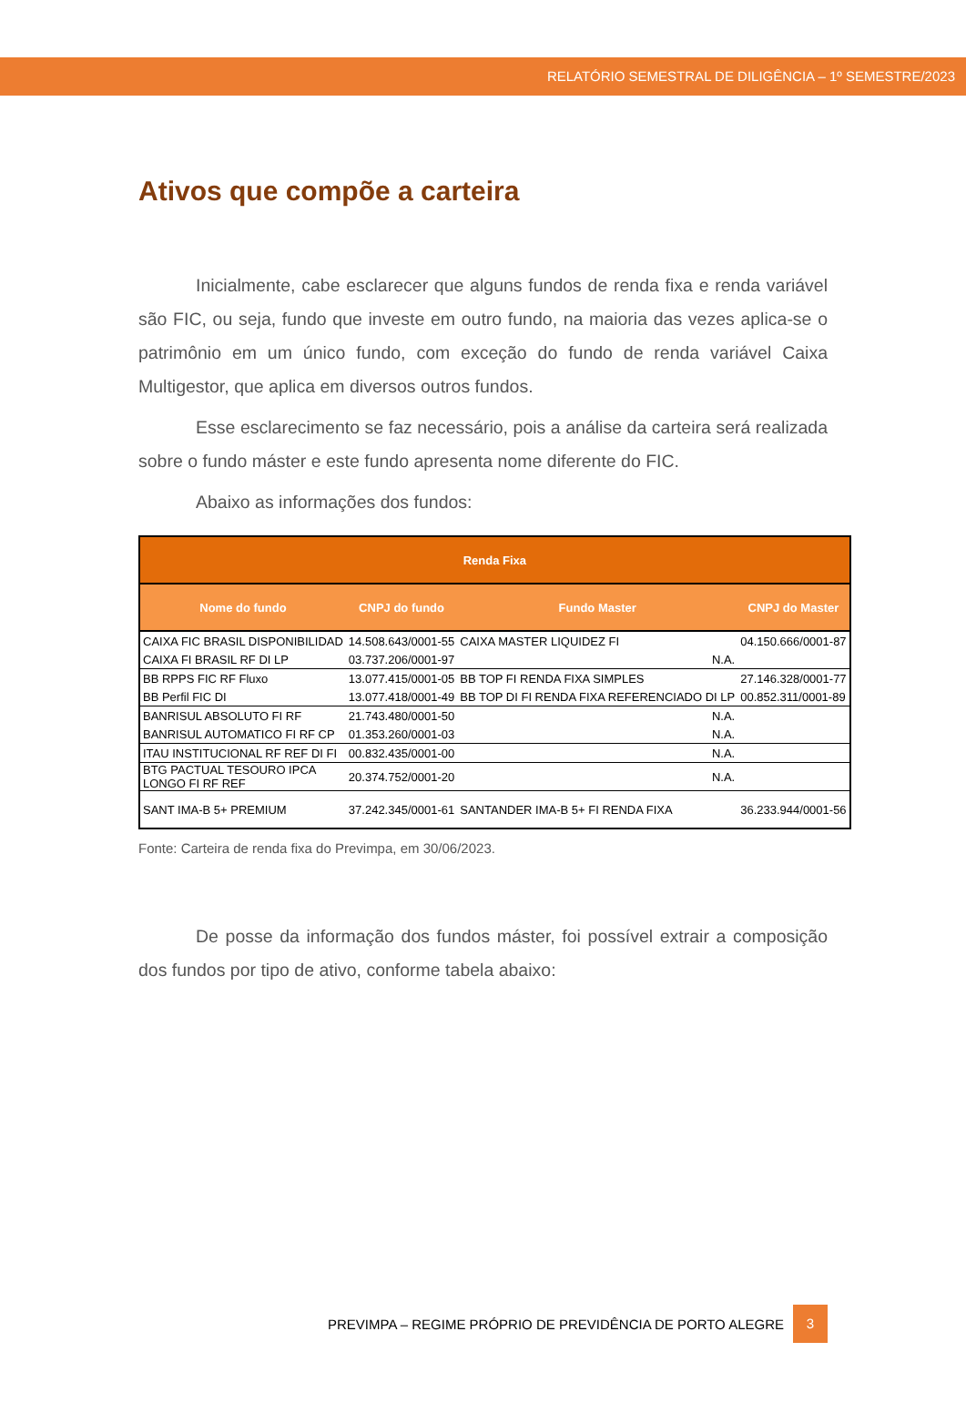RELATÓRIO SEMESTRAL DE DILIGÊNCIA – 1º SEMESTRE/2023
Ativos que compõe a carteira
Inicialmente, cabe esclarecer que alguns fundos de renda fixa e renda variável são FIC, ou seja, fundo que investe em outro fundo, na maioria das vezes aplica-se o patrimônio em um único fundo, com exceção do fundo de renda variável Caixa Multigestor, que aplica em diversos outros fundos.
Esse esclarecimento se faz necessário, pois a análise da carteira será realizada sobre o fundo máster e este fundo apresenta nome diferente do FIC.
Abaixo as informações dos fundos:
| Renda Fixa | | | |
| --- | --- | --- | --- |
| Nome do fundo | CNPJ do fundo | Fundo Master | CNPJ do Master |
| CAIXA FIC BRASIL DISPONIBILIDAD | 14.508.643/0001-55 | CAIXA MASTER LIQUIDEZ FI | 04.150.666/0001-87 |
| CAIXA FI BRASIL RF DI LP | 03.737.206/0001-97 | N.A. | |
| BB RPPS FIC RF Fluxo | 13.077.415/0001-05 | BB TOP FI RENDA FIXA SIMPLES | 27.146.328/0001-77 |
| BB Perfil FIC DI | 13.077.418/0001-49 | BB TOP DI FI RENDA FIXA REFERENCIADO DI LP | 00.852.311/0001-89 |
| BANRISUL ABSOLUTO FI RF | 21.743.480/0001-50 | N.A. | |
| BANRISUL AUTOMATICO FI RF CP | 01.353.260/0001-03 | N.A. | |
| ITAU INSTITUCIONAL RF REF DI FI | 00.832.435/0001-00 | N.A. | |
| BTG PACTUAL TESOURO IPCA LONGO FI RF REF | 20.374.752/0001-20 | N.A. | |
| SANT IMA-B 5+ PREMIUM | 37.242.345/0001-61 | SANTANDER IMA-B 5+ FI RENDA FIXA | 36.233.944/0001-56 |
Fonte: Carteira de renda fixa do Previmpa, em 30/06/2023.
De posse da informação dos fundos máster, foi possível extrair a composição dos fundos por tipo de ativo, conforme tabela abaixo:
PREVIMPA – REGIME PRÓPRIO DE PREVIDÊNCIA DE PORTO ALEGRE 3